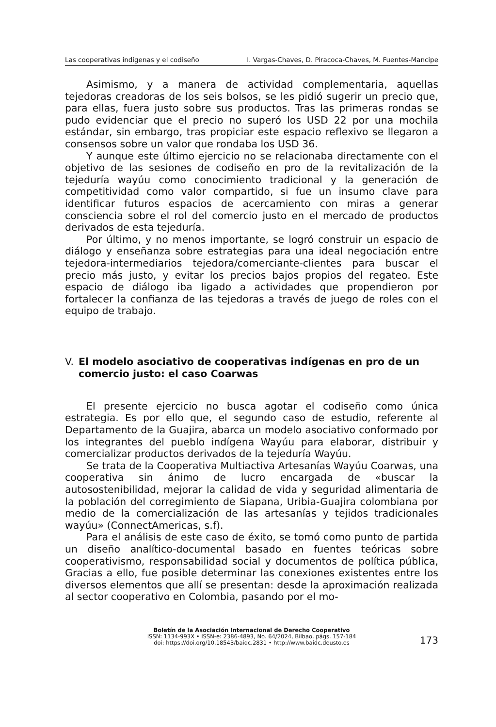Las cooperativas indígenas y el codiseño I. Vargas-Chaves, D. Piracoca-Chaves, M. Fuentes-Mancipe
Asimismo, y a manera de actividad complementaria, aquellas tejedoras creadoras de los seis bolsos, se les pidió sugerir un precio que, para ellas, fuera justo sobre sus productos. Tras las primeras rondas se pudo evidenciar que el precio no superó los USD 22 por una mochila estándar, sin embargo, tras propiciar este espacio reflexivo se llegaron a consensos sobre un valor que rondaba los USD 36.
Y aunque este último ejercicio no se relacionaba directamente con el objetivo de las sesiones de codiseño en pro de la revitalización de la tejeduría wayúu como conocimiento tradicional y la generación de competitividad como valor compartido, si fue un insumo clave para identificar futuros espacios de acercamiento con miras a generar consciencia sobre el rol del comercio justo en el mercado de productos derivados de esta tejeduría.
Por último, y no menos importante, se logró construir un espacio de diálogo y enseñanza sobre estrategias para una ideal negociación entre tejedora-intermediarios tejedora/comerciante-clientes para buscar el precio más justo, y evitar los precios bajos propios del regateo. Este espacio de diálogo iba ligado a actividades que propendieron por fortalecer la confianza de las tejedoras a través de juego de roles con el equipo de trabajo.
V. El modelo asociativo de cooperativas indígenas en pro de un comercio justo: el caso Coarwas
El presente ejercicio no busca agotar el codiseño como única estrategia. Es por ello que, el segundo caso de estudio, referente al Departamento de la Guajira, abarca un modelo asociativo conformado por los integrantes del pueblo indígena Wayúu para elaborar, distribuir y comercializar productos derivados de la tejeduría Wayúu.
Se trata de la Cooperativa Multiactiva Artesanías Wayúu Coarwas, una cooperativa sin ánimo de lucro encargada de «buscar la autosostenibilidad, mejorar la calidad de vida y seguridad alimentaria de la población del corregimiento de Siapana, Uribia-Guajira colombiana por medio de la comercialización de las artesanías y tejidos tradicionales wayúu» (ConnectAmericas, s.f).
Para el análisis de este caso de éxito, se tomó como punto de partida un diseño analítico-documental basado en fuentes teóricas sobre cooperativismo, responsabilidad social y documentos de política pública, Gracias a ello, fue posible determinar las conexiones existentes entre los diversos elementos que allí se presentan: desde la aproximación realizada al sector cooperativo en Colombia, pasando por el mo-
Boletín de la Asociación Internacional de Derecho Cooperativo
ISSN: 1134-993X • ISSN-e: 2386-4893, No. 64/2024, Bilbao, págs. 157-184
doi: https://doi.org/10.18543/baidc.2831 • http://www.baidc.deusto.es
173